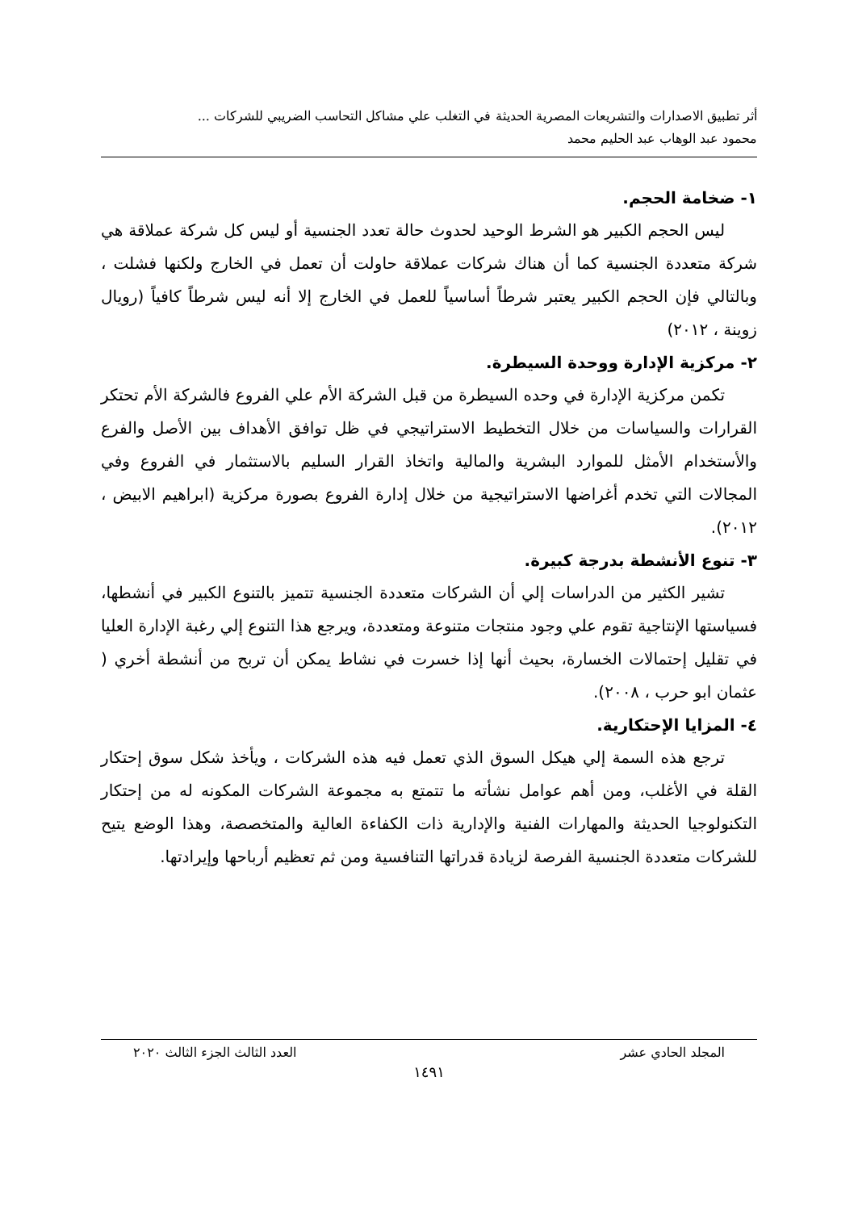أثر تطبيق الاصدارات والتشريعات المصرية الحديثة في التغلب علي مشاكل التحاسب الضريبي للشركات ...
محمود عبد الوهاب عبد الحليم محمد
١- ضخامة الحجم.
ليس الحجم الكبير هو الشرط الوحيد لحدوث حالة تعدد الجنسية أو ليس كل شركة عملاقة هي شركة متعددة الجنسية كما أن هناك شركات عملاقة حاولت أن تعمل في الخارج ولكنها فشلت ، وبالتالي فإن الحجم الكبير يعتبر شرطاً أساسياً للعمل في الخارج إلا أنه ليس شرطاً كافياً (رويال زوينة ، ٢٠١٢)
٢- مركزية الإدارة ووحدة السيطرة.
تكمن مركزية الإدارة في وحده السيطرة من قبل الشركة الأم علي الفروع فالشركة الأم تحتكر القرارات والسياسات من خلال التخطيط الاستراتيجي في ظل توافق الأهداف بين الأصل والفرع والأستخدام الأمثل للموارد البشرية والمالية واتخاذ القرار السليم بالاستثمار في الفروع وفي المجالات التي تخدم أغراضها الاستراتيجية من خلال إدارة الفروع بصورة مركزية (ابراهيم الابيض ، ٢٠١٢).
٣- تنوع الأنشطة بدرجة كبيرة.
تشير الكثير من الدراسات إلي أن الشركات متعددة الجنسية تتميز بالتنوع الكبير في أنشطها، فسياستها الإنتاجية تقوم علي وجود منتجات متنوعة ومتعددة، ويرجع هذا التنوع إلي رغبة الإدارة العليا في تقليل إحتمالات الخسارة، بحيث أنها إذا خسرت في نشاط يمكن أن تربح من أنشطة أخري ( عثمان ابو حرب ، ٢٠٠٨).
٤- المزايا الإحتكارية.
ترجع هذه السمة إلي هيكل السوق الذي تعمل فيه هذه الشركات ، ويأخذ شكل سوق إحتكار القلة في الأغلب، ومن أهم عوامل نشأته ما تتمتع به مجموعة الشركات المكونه له من إحتكار التكنولوجيا الحديثة والمهارات الفنية والإدارية ذات الكفاءة العالية والمتخصصة، وهذا الوضع يتيح للشركات متعددة الجنسية الفرصة لزيادة قدراتها التنافسية ومن ثم تعظيم أرباحها وإيرادتها.
المجلد الحادي عشر العدد الثالث الجزء الثالث ٢٠٢٠
١٤٩١